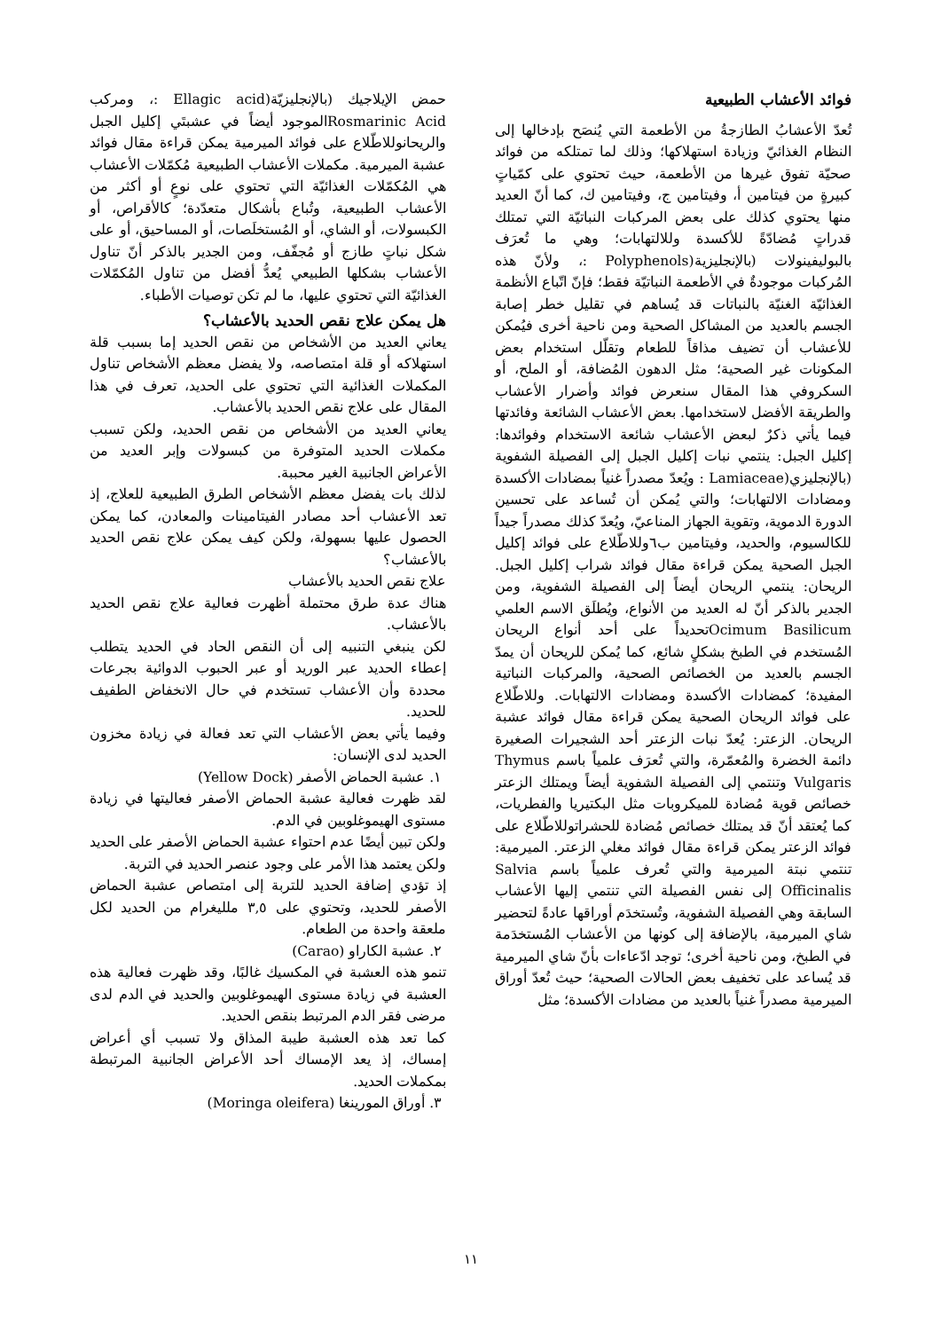فوائد الأعشاب الطبيعية
تُعدّ الأعشابُ الطازجةُ من الأطعمة التي يُنصَح بإدخالها إلى النظام الغذائيّ وزيادة استهلاكها؛ وذلك لما تمتلكه من فوائد صحيّة تفوق غيرها من الأطعمة، حيث تحتوي على كمّياتٍ كبيرةٍ من فيتامين أ، وفيتامين ج، وفيتامين ك، كما أنّ العديد منها يحتوي كذلك على بعض المركبات النباتيّة التي تمتلك قدراتٍ مُضادّةً للأكسدة وللالتهابات؛ وهي ما تُعرَف بالبوليفينولات (بالإنجليزية(Polyphenols :، ولأنّ هذه المُركبات موجودةٌ في الأطعمة النباتيّة فقط؛ فإنّ اتّباع الأنظمة الغذائيّة الغنيّة بالنباتات قد يُساهم في تقليل خطر إصابة الجسم بالعديد من المشاكل الصحية ومن ناحية أخرى فيُمكن للأعشاب أن تضيف مذاقاً للطعام وتقلّل استخدام بعض المكونات غير الصحية؛ مثل الدهون المُضافة، أو الملح، أو السكروفي هذا المقال سنعرض فوائد وأضرار الأعشاب والطريقة الأفضل لاستخدامها. بعض الأعشاب الشائعة وفائدتها فيما يأتي ذكرٌ لبعض الأعشاب شائعة الاستخدام وفوائدها: إكليل الجبل: ينتمي نبات إكليل الجبل إلى الفصيلة الشفوية (بالإنجليزي(Lamiaceae : ويُعدّ مصدراً غنياً بمضادات الأكسدة ومضادات الالتهابات؛ والتي يُمكن أن تُساعد على تحسين الدورة الدموية، وتقوية الجهاز المناعيّ، ويُعدّ كذلك مصدراً جيداً للكالسيوم، والحديد، وفيتامين ب٦وللاطّلاع على فوائد إكليل الجبل الصحية يمكن قراءة مقال فوائد شراب إكليل الجبل. الريحان: ينتمي الريحان أيضاً إلى الفصيلة الشفوية، ومن الجدير بالذكر أنّ له العديد من الأنواع، ويُطلَق الاسم العلمي Ocimum Basilicumتحديداً على أحد أنواع الريحان المُستخدم في الطبخ بشكلٍ شائع، كما يُمكن للريحان أن يمدّ الجسم بالعديد من الخصائص الصحية، والمركبات النباتية المفيدة؛ كمضادات الأكسدة ومضادات الالتهابات. وللاطّلاع على فوائد الريحان الصحية يمكن قراءة مقال فوائد عشبة الريحان. الزعتر: يُعدّ نبات الزعتر أحد الشجيرات الصغيرة دائمة الخضرة والمُعمّرة، والتي تُعرَف علمياً باسم Thymus Vulgaris وتنتمي إلى الفصيلة الشفوية أيضاً ويمتلك الزعتر خصائص قوية مُضادة للميكروبات مثل البكتيريا والفطريات، كما يُعتقد أنّ قد يمتلك خصائص مُضادة للحشراتوللاطّلاع على فوائد الزعتر يمكن قراءة مقال فوائد مغلي الزعتر. الميرمية: تنتمي نبتة الميرمية والتي تُعرف علمياً باسم Salvia Officinalis إلى نفس الفصيلة التي تنتمي إليها الأعشاب السابقة وهي الفصيلة الشفوية، وتُستخدَم أوراقها عادةً لتحضير شاي الميرمية، بالإضافة إلى كونها من الأعشاب المُستخدَمة في الطبخ، ومن ناحية أخرى؛ توجد ادّعاءات بأنّ شاي الميرمية قد يُساعد على تخفيف بعض الحالات الصحية؛ حيث تُعدّ أوراق الميرمية مصدراً غنياً بالعديد من مضادات الأكسدة؛ مثل
حمض الإيلاجيك (بالإنجليزيّة(Ellagic acid :، ومركب Rosmarinic Acidالموجود أيضاً في عشبتَي إكليل الجبل والريحانوللاطّلاع على فوائد الميرمية يمكن قراءة مقال فوائد عشبة الميرمية. مكملات الأعشاب الطبيعية مُكمّلات الأعشاب هي المُكمّلات الغذائيّة التي تحتوي على نوعٍ أو أكثر من الأعشاب الطبيعية، وتُباع بأشكال متعدّدة؛ كالأقراص، أو الكبسولات، أو الشاي، أو المُستخلَصات، أو المساحيق، أو على شكل نباتٍ طازج أو مُجفّف، ومن الجدير بالذكر أنّ تناول الأعشاب بشكلها الطبيعي يُعدُّ أفضل من تناول المُكمّلات الغذائيّة التي تحتوي عليها، ما لم تكن توصيات الأطباء.
هل يمكن علاج نقص الحديد بالأعشاب؟
يعاني العديد من الأشخاص من نقص الحديد إما بسبب قلة استهلاكه أو قلة امتصاصه، ولا يفضل معظم الأشخاص تناول المكملات الغذائية التي تحتوي على الحديد، تعرف في هذا المقال على علاج نقص الحديد بالأعشاب.
يعاني العديد من الأشخاص من نقص الحديد، ولكن تسبب مكملات الحديد المتوفرة من كبسولات وإبر العديد من الأعراض الجانبية الغير محببة.
لذلك بات يفضل معظم الأشخاص الطرق الطبيعية للعلاج، إذ تعد الأعشاب أحد مصادر الفيتامينات والمعادن، كما يمكن الحصول عليها بسهولة، ولكن كيف يمكن علاج نقص الحديد بالأعشاب؟
علاج نقص الحديد بالأعشاب
هناك عدة طرق محتملة أظهرت فعالية علاج نقص الحديد بالأعشاب.
لكن ينبغي التنبيه إلى أن النقص الحاد في الحديد يتطلب إعطاء الحديد عبر الوريد أو عبر الحبوب الدوائية بجرعات محددة وأن الأعشاب تستخدم في حال الانخفاض الطفيف للحديد.
وفيما يأتي بعض الأعشاب التي تعد فعالة في زيادة مخزون الحديد لدى الإنسان:
١. عشبة الحماض الأصفر (Yellow Dock)
لقد ظهرت فعالية عشبة الحماض الأصفر فعاليتها في زيادة مستوى الهيموغلوبين في الدم.
ولكن تبين أيضًا عدم احتواء عشبة الحماض الأصفر على الحديد ولكن يعتمد هذا الأمر على وجود عنصر الحديد في التربة.
إذ تؤدي إضافة الحديد للتربة إلى امتصاص عشبة الحماض الأصفر للحديد، وتحتوي على ٣,٥ ملليغرام من الحديد لكل ملعقة واحدة من الطعام.
٢. عشبة الكاراو (Carao)
تنمو هذه العشبة في المكسيك غالبًا، وقد ظهرت فعالية هذه العشبة في زيادة مستوى الهيموغلوبين والحديد في الدم لدى مرضى فقر الدم المرتبط بنقص الحديد.
كما تعد هذه العشبة طيبة المذاق ولا تسبب أي أعراض إمساك، إذ يعد الإمساك أحد الأعراض الجانبية المرتبطة بمكملات الحديد.
٣. أوراق المورينغا (Moringa oleifera)
١١